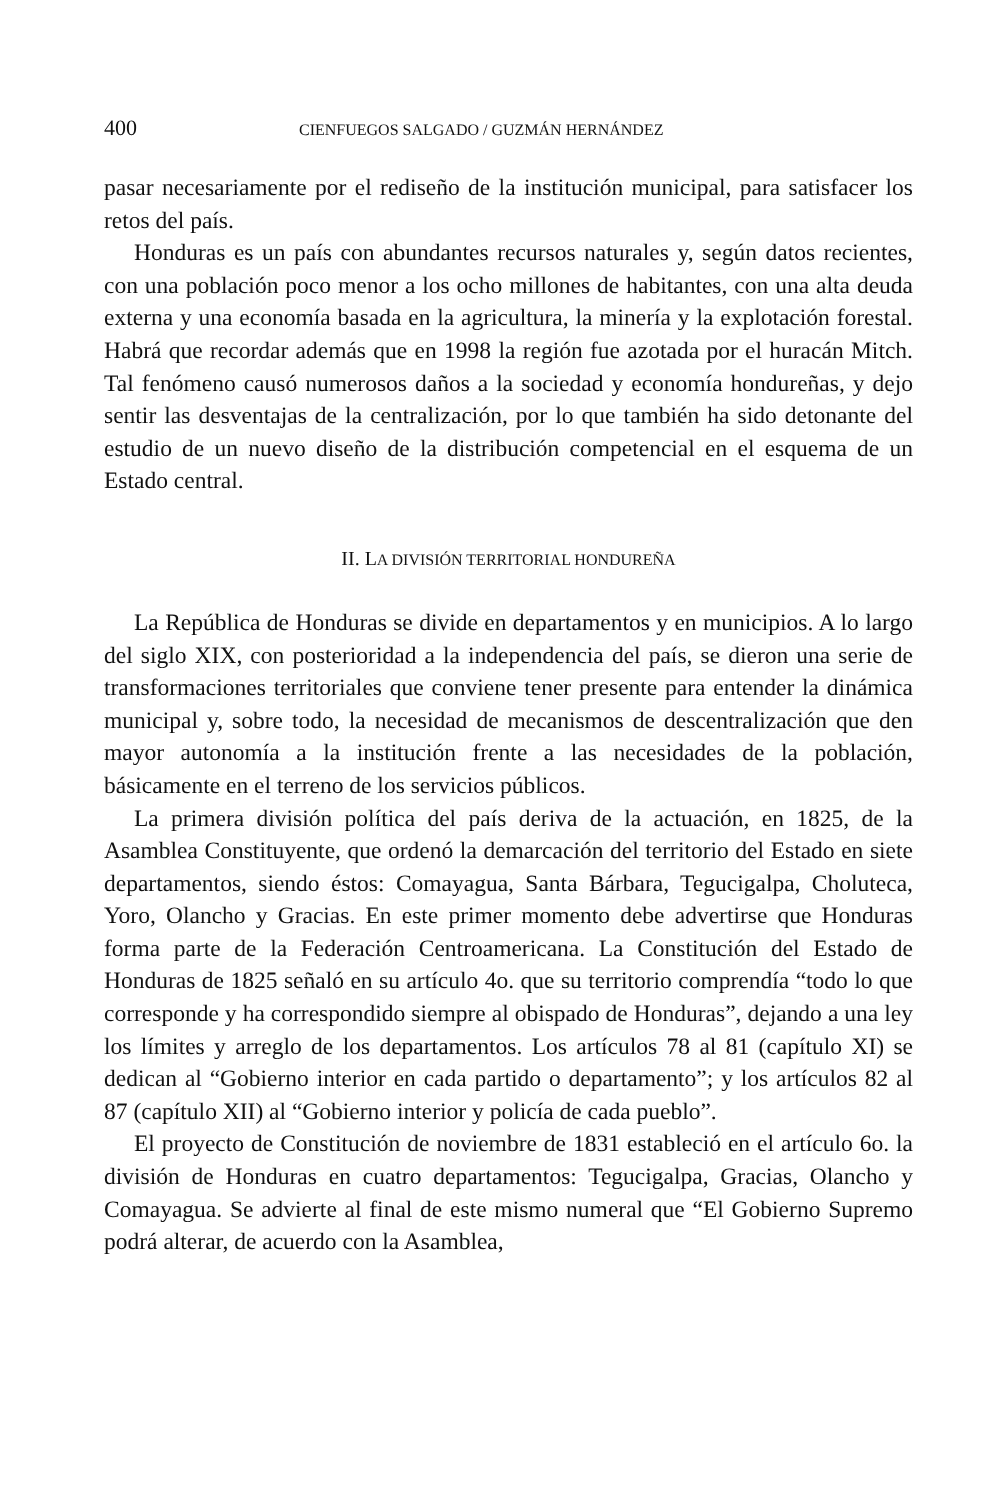400 CIENFUEGOS SALGADO / GUZMÁN HERNÁNDEZ
pasar necesariamente por el rediseño de la institución municipal, para satisfacer los retos del país.
Honduras es un país con abundantes recursos naturales y, según datos recientes, con una población poco menor a los ocho millones de habitantes, con una alta deuda externa y una economía basada en la agricultura, la minería y la explotación forestal. Habrá que recordar además que en 1998 la región fue azotada por el huracán Mitch. Tal fenómeno causó numerosos daños a la sociedad y economía hondureñas, y dejo sentir las desventajas de la centralización, por lo que también ha sido detonante del estudio de un nuevo diseño de la distribución competencial en el esquema de un Estado central.
II. LA DIVISIÓN TERRITORIAL HONDUREÑA
La República de Honduras se divide en departamentos y en municipios. A lo largo del siglo XIX, con posterioridad a la independencia del país, se dieron una serie de transformaciones territoriales que conviene tener presente para entender la dinámica municipal y, sobre todo, la necesidad de mecanismos de descentralización que den mayor autonomía a la institución frente a las necesidades de la población, básicamente en el terreno de los servicios públicos.
La primera división política del país deriva de la actuación, en 1825, de la Asamblea Constituyente, que ordenó la demarcación del territorio del Estado en siete departamentos, siendo éstos: Comayagua, Santa Bárbara, Tegucigalpa, Choluteca, Yoro, Olancho y Gracias. En este primer momento debe advertirse que Honduras forma parte de la Federación Centroamericana. La Constitución del Estado de Honduras de 1825 señaló en su artículo 4o. que su territorio comprendía “todo lo que corresponde y ha correspondido siempre al obispado de Honduras”, dejando a una ley los límites y arreglo de los departamentos. Los artículos 78 al 81 (capítulo XI) se dedican al “Gobierno interior en cada partido o departamento”; y los artículos 82 al 87 (capítulo XII) al “Gobierno interior y policía de cada pueblo”.
El proyecto de Constitución de noviembre de 1831 estableció en el artículo 6o. la división de Honduras en cuatro departamentos: Tegucigalpa, Gracias, Olancho y Comayagua. Se advierte al final de este mismo numeral que “El Gobierno Supremo podrá alterar, de acuerdo con la Asamblea,